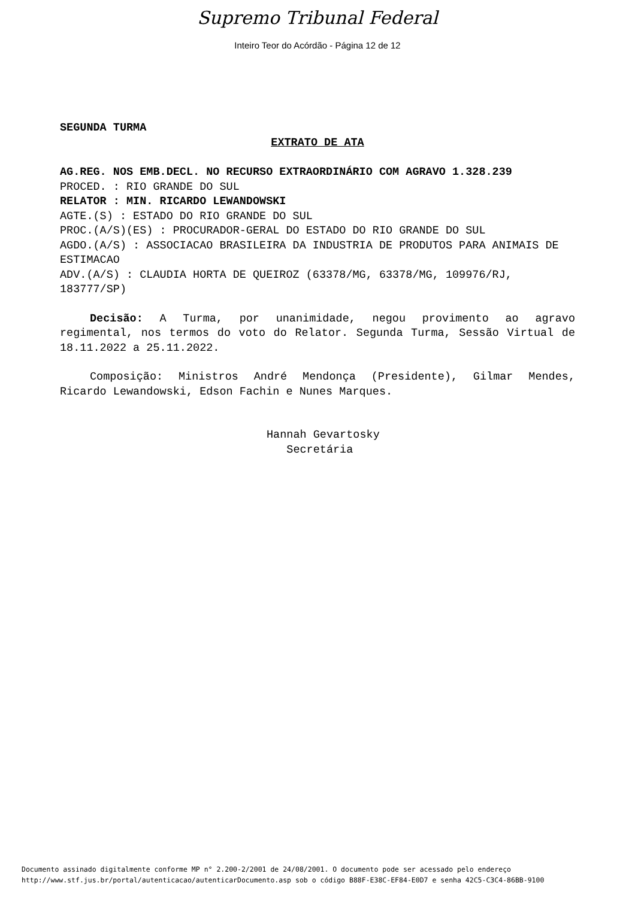Supremo Tribunal Federal
Inteiro Teor do Acórdão - Página 12 de 12
SEGUNDA TURMA
EXTRATO DE ATA
AG.REG. NOS EMB.DECL. NO RECURSO EXTRAORDINÁRIO COM AGRAVO 1.328.239
PROCED. : RIO GRANDE DO SUL
RELATOR : MIN. RICARDO LEWANDOWSKI
AGTE.(S) : ESTADO DO RIO GRANDE DO SUL
PROC.(A/S)(ES) : PROCURADOR-GERAL DO ESTADO DO RIO GRANDE DO SUL
AGDO.(A/S) : ASSOCIACAO BRASILEIRA DA INDUSTRIA DE PRODUTOS PARA ANIMAIS DE ESTIMACAO
ADV.(A/S) : CLAUDIA HORTA DE QUEIROZ (63378/MG, 63378/MG, 109976/RJ, 183777/SP)
Decisão: A Turma, por unanimidade, negou provimento ao agravo regimental, nos termos do voto do Relator. Segunda Turma, Sessão Virtual de 18.11.2022 a 25.11.2022.
Composição: Ministros André Mendonça (Presidente), Gilmar Mendes, Ricardo Lewandowski, Edson Fachin e Nunes Marques.
Hannah Gevartosky
Secretária
Documento assinado digitalmente conforme MP n° 2.200-2/2001 de 24/08/2001. O documento pode ser acessado pelo endereço
http://www.stf.jus.br/portal/autenticacao/autenticarDocumento.asp sob o código B88F-E38C-EF84-E0D7 e senha 42C5-C3C4-86BB-9100